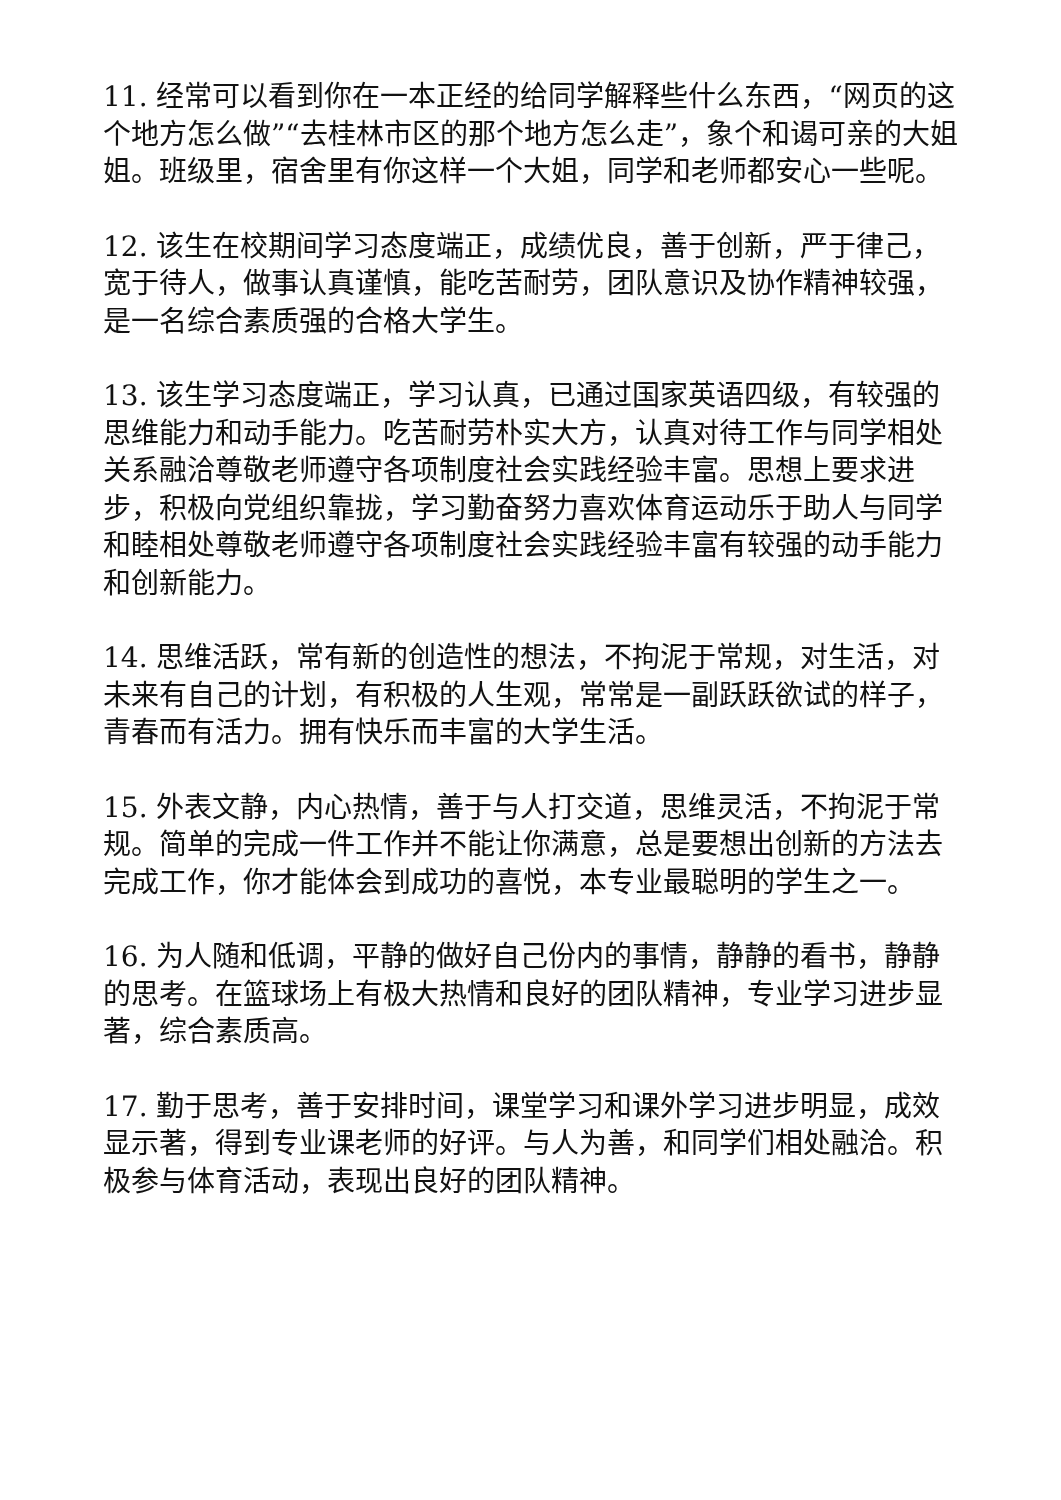11. 经常可以看到你在一本正经的给同学解释些什么东西，“网页的这个地方怎么做”“去桂林市区的那个地方怎么走”，象个和谒可亲的大姐姐。班级里，宿舍里有你这样一个大姐，同学和老师都安心一些呢。
12. 该生在校期间学习态度端正，成绩优良，善于创新，严于律己，宽于待人，做事认真谨慎，能吃苦耐劳，团队意识及协作精神较强，是一名综合素质强的合格大学生。
13. 该生学习态度端正，学习认真，已通过国家英语四级，有较强的思维能力和动手能力。吃苦耐劳朴实大方，认真对待工作与同学相处关系融洽尊敬老师遵守各项制度社会实践经验丰富。思想上要求进步，积极向党组织靠拢，学习勤奋努力喜欢体育运动乐于助人与同学和睦相处尊敬老师遵守各项制度社会实践经验丰富有较强的动手能力和创新能力。
14. 思维活跃，常有新的创造性的想法，不拘泥于常规，对生活，对未来有自己的计划，有积极的人生观，常常是一副跃跃欲试的样子，青春而有活力。拥有快乐而丰富的大学生活。
15. 外表文静，内心热情，善于与人打交道，思维灵活，不拘泥于常规。简单的完成一件工作并不能让你满意，总是要想出创新的方法去完成工作，你才能体会到成功的喜悦，本专业最聪明的学生之一。
16. 为人随和低调，平静的做好自己份内的事情，静静的看书，静静的思考。在篮球场上有极大热情和良好的团队精神，专业学习进步显著，综合素质高。
17. 勤于思考，善于安排时间，课堂学习和课外学习进步明显，成效显示著，得到专业课老师的好评。与人为善，和同学们相处融洽。积极参与体育活动，表现出良好的团队精神。